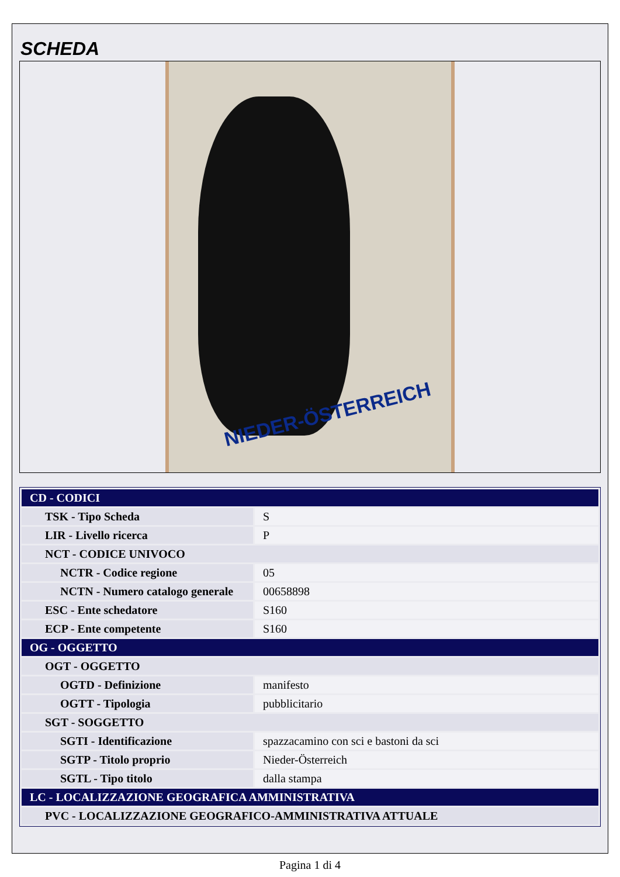SCHEDA
NIEDER-ÖSTERREICH
| CD - CODICI | |
| TSK - Tipo Scheda | S |
| LIR - Livello ricerca | P |
| NCT - CODICE UNIVOCO | |
| NCTR - Codice regione | 05 |
| NCTN - Numero catalogo generale | 00658898 |
| ESC - Ente schedatore | S160 |
| ECP - Ente competente | S160 |
| OG - OGGETTO | |
| OGT - OGGETTO | |
| OGTD - Definizione | manifesto |
| OGTT - Tipologia | pubblicitario |
| SGT - SOGGETTO | |
| SGTI - Identificazione | spazzacamino con sci e bastoni da sci |
| SGTP - Titolo proprio | Nieder-Österreich |
| SGTL - Tipo titolo | dalla stampa |
| LC - LOCALIZZAZIONE GEOGRAFICA AMMINISTRATIVA | |
| PVC - LOCALIZZAZIONE GEOGRAFICO-AMMINISTRATIVA ATTUALE | |
Pagina 1 di 4